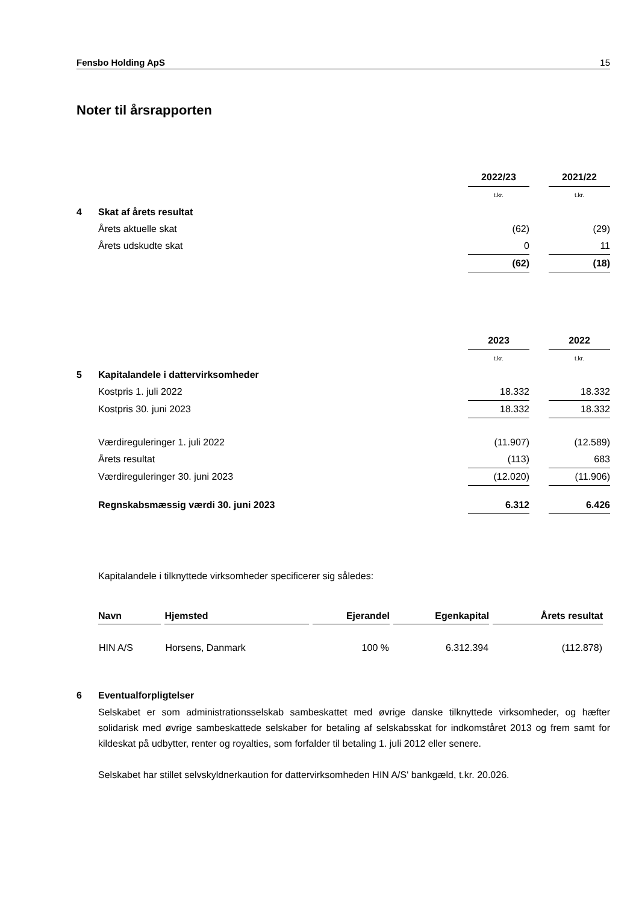Fensbo Holding ApS 15
Noter til årsrapporten
| | | 2022/23 | | 2021/22 |
| | | t.kr. | | t.kr. |
| 4 | Skat af årets resultat | | | |
| | Årets aktuelle skat | (62) | | (29) |
| | Årets udskudte skat | 0 | | 11 |
| | | (62) | | (18) |
| | | 2023 | | 2022 |
| | | t.kr. | | t.kr. |
| 5 | Kapitalandele i dattervirksomheder | | | |
| | Kostpris 1. juli 2022 | 18.332 | | 18.332 |
| | Kostpris 30. juni 2023 | 18.332 | | 18.332 |
| | Værdireguleringer 1. juli 2022 | (11.907) | | (12.589) |
| | Årets resultat | (113) | | 683 |
| | Værdireguleringer 30. juni 2023 | (12.020) | | (11.906) |
| | Regnskabsmæssig værdi 30. juni 2023 | 6.312 | | 6.426 |
Kapitalandele i tilknyttede virksomheder specificerer sig således:
| Navn | Hjemsted | Ejerandel | Egenkapital | Årets resultat |
| --- | --- | --- | --- | --- |
| HIN A/S | Horsens, Danmark | 100 % | 6.312.394 | (112.878) |
6 Eventualforpligtelser
Selskabet er som administrationsselskab sambeskattet med øvrige danske tilknyttede virksomheder, og hæfter solidarisk med øvrige sambeskattede selskaber for betaling af selskabsskat for indkomståret 2013 og frem samt for kildeskat på udbytter, renter og royalties, som forfalder til betaling 1. juli 2012 eller senere.
Selskabet har stillet selvskyldnerkaution for dattervirksomheden HIN A/S' bankgæld, t.kr. 20.026.